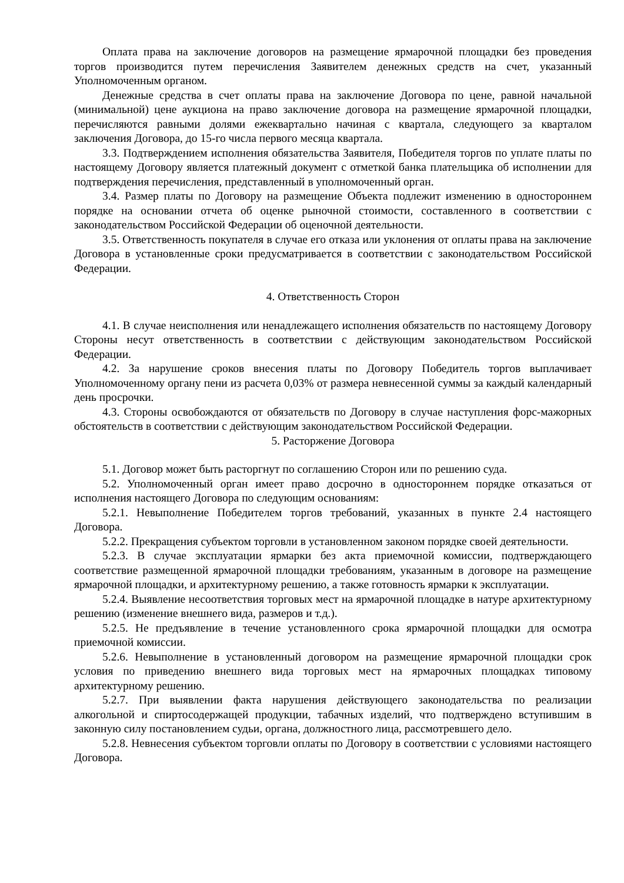Оплата права на заключение договоров на размещение ярмарочной площадки без проведения торгов производится путем перечисления Заявителем денежных средств на счет, указанный Уполномоченным органом.
Денежные средства в счет оплаты права на заключение Договора по цене, равной начальной (минимальной) цене аукциона на право заключение договора на размещение ярмарочной площадки, перечисляются равными долями ежеквартально начиная с квартала, следующего за кварталом заключения Договора, до 15-го числа первого месяца квартала.
3.3. Подтверждением исполнения обязательства Заявителя, Победителя торгов по уплате платы по настоящему Договору является платежный документ с отметкой банка плательщика об исполнении для подтверждения перечисления, представленный в уполномоченный орган.
3.4. Размер платы по Договору на размещение Объекта подлежит изменению в одностороннем порядке на основании отчета об оценке рыночной стоимости, составленного в соответствии с законодательством Российской Федерации об оценочной деятельности.
3.5. Ответственность покупателя в случае его отказа или уклонения от оплаты права на заключение Договора в установленные сроки предусматривается в соответствии с законодательством Российской Федерации.
4. Ответственность Сторон
4.1. В случае неисполнения или ненадлежащего исполнения обязательств по настоящему Договору Стороны несут ответственность в соответствии с действующим законодательством Российской Федерации.
4.2. За нарушение сроков внесения платы по Договору Победитель торгов выплачивает Уполномоченному органу пени из расчета 0,03% от размера невнесенной суммы за каждый календарный день просрочки.
4.3. Стороны освобождаются от обязательств по Договору в случае наступления форс-мажорных обстоятельств в соответствии с действующим законодательством Российской Федерации.
5. Расторжение Договора
5.1. Договор может быть расторгнут по соглашению Сторон или по решению суда.
5.2. Уполномоченный орган имеет право досрочно в одностороннем порядке отказаться от исполнения настоящего Договора по следующим основаниям:
5.2.1. Невыполнение Победителем торгов требований, указанных в пункте 2.4 настоящего Договора.
5.2.2. Прекращения субъектом торговли в установленном законом порядке своей деятельности.
5.2.3. В случае эксплуатации ярмарки без акта приемочной комиссии, подтверждающего соответствие размещенной ярмарочной площадки требованиям, указанным в договоре на размещение ярмарочной площадки, и архитектурному решению, а также готовность ярмарки к эксплуатации.
5.2.4. Выявление несоответствия торговых мест на ярмарочной площадке в натуре архитектурному решению (изменение внешнего вида, размеров и т.д.).
5.2.5. Не предъявление в течение установленного срока ярмарочной площадки для осмотра приемочной комиссии.
5.2.6. Невыполнение в установленный договором на размещение ярмарочной площадки срок условия по приведению внешнего вида торговых мест на ярмарочных площадках типовому архитектурному решению.
5.2.7. При выявлении факта нарушения действующего законодательства по реализации алкогольной и спиртосодержащей продукции, табачных изделий, что подтверждено вступившим в законную силу постановлением судьи, органа, должностного лица, рассмотревшего дело.
5.2.8. Невнесения субъектом торговли оплаты по Договору в соответствии с условиями настоящего Договора.